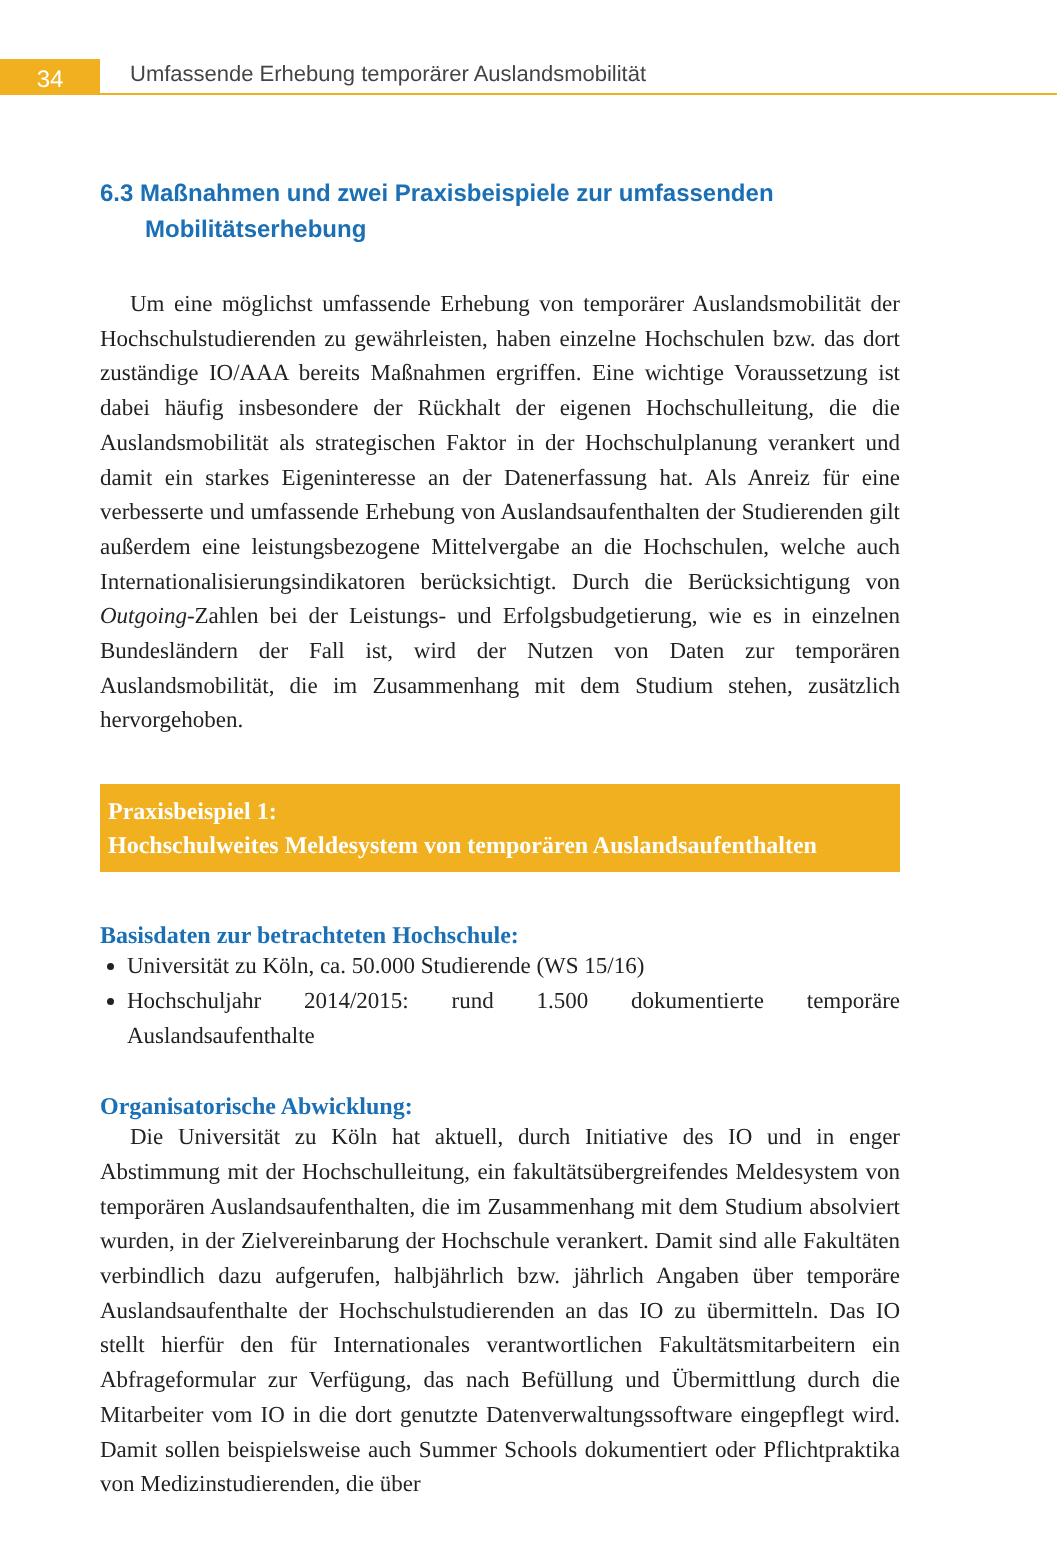34
Umfassende Erhebung temporärer Auslandsmobilität
6.3 Maßnahmen und zwei Praxisbeispiele zur umfassenden Mobilitätserhebung
Um eine möglichst umfassende Erhebung von temporärer Auslandsmobilität der Hochschulstudierenden zu gewährleisten, haben einzelne Hochschulen bzw. das dort zuständige IO/AAA bereits Maßnahmen ergriffen. Eine wichtige Voraussetzung ist dabei häufig insbesondere der Rückhalt der eigenen Hochschulleitung, die die Auslandsmobilität als strategischen Faktor in der Hochschulplanung verankert und damit ein starkes Eigeninteresse an der Datenerfassung hat. Als Anreiz für eine verbesserte und umfassende Erhebung von Auslandsaufenthalten der Studierenden gilt außerdem eine leistungsbezogene Mittelvergabe an die Hochschulen, welche auch Internationalisierungsindikatoren berücksichtigt. Durch die Berücksichtigung von Outgoing-Zahlen bei der Leistungs- und Erfolgsbudgetierung, wie es in einzelnen Bundesländern der Fall ist, wird der Nutzen von Daten zur temporären Auslandsmobilität, die im Zusammenhang mit dem Studium stehen, zusätzlich hervorgehoben.
Praxisbeispiel 1:
Hochschulweites Meldesystem von temporären Auslandsaufenthalten
Basisdaten zur betrachteten Hochschule:
Universität zu Köln, ca. 50.000 Studierende (WS 15/16)
Hochschuljahr 2014/2015: rund 1.500 dokumentierte temporäre Auslandsaufenthalte
Organisatorische Abwicklung:
Die Universität zu Köln hat aktuell, durch Initiative des IO und in enger Abstimmung mit der Hochschulleitung, ein fakultätsübergreifendes Meldesystem von temporären Auslandsaufenthalten, die im Zusammenhang mit dem Studium absolviert wurden, in der Zielvereinbarung der Hochschule verankert. Damit sind alle Fakultäten verbindlich dazu aufgerufen, halbjährlich bzw. jährlich Angaben über temporäre Auslandsaufenthalte der Hochschulstudierenden an das IO zu übermitteln. Das IO stellt hierfür den für Internationales verantwortlichen Fakultätsmitarbeitern ein Abfrageformular zur Verfügung, das nach Befüllung und Übermittlung durch die Mitarbeiter vom IO in die dort genutzte Datenverwaltungssoftware eingepflegt wird. Damit sollen beispielsweise auch Summer Schools dokumentiert oder Pflichtpraktika von Medizinstudierenden, die über